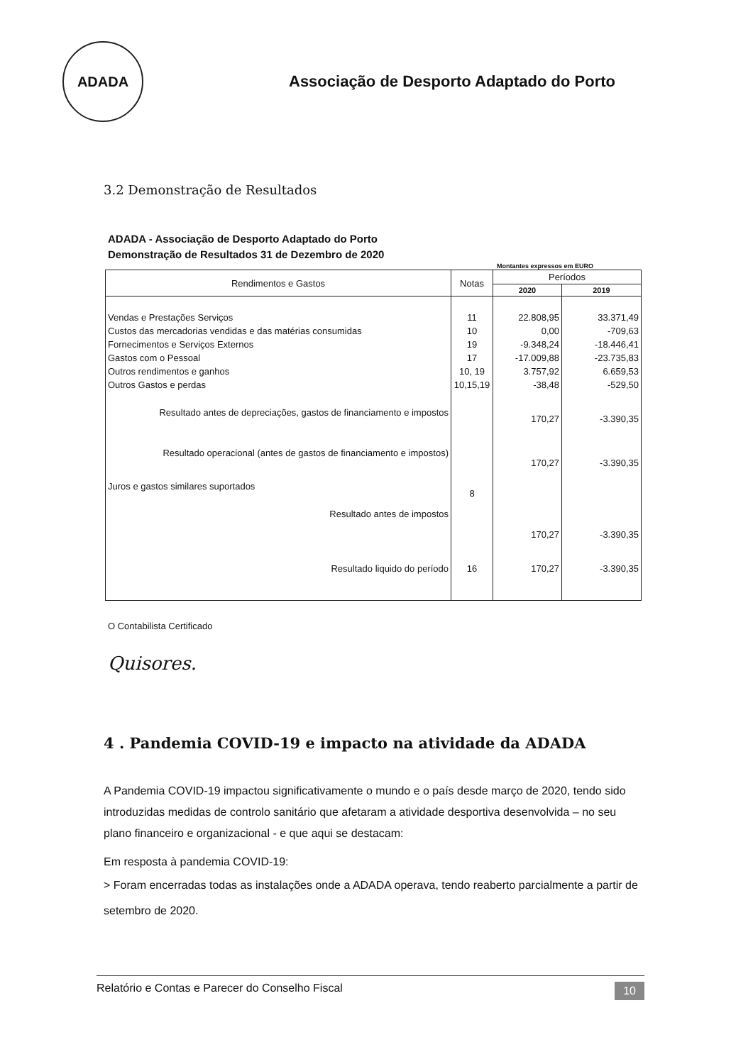ADADA
Associação de Desporto Adaptado do Porto
3.2 Demonstração de Resultados
ADADA - Associação de Desporto Adaptado do Porto
Demonstração de Resultados 31 de Dezembro de 2020
Montantes expressos em EURO
| Rendimentos e Gastos | Notas | Períodos | |
| --- | --- | --- | --- |
| | | 2020 | 2019 |
| Vendas e Prestações Serviços | 11 | 22.808,95 | 33.371,49 |
| Custos das mercadorias vendidas e das matérias consumidas | 10 | 0,00 | -709,63 |
| Fornecimentos e Serviços Externos | 19 | -9.348,24 | -18.446,41 |
| Gastos com o Pessoal | 17 | -17.009,88 | -23.735,83 |
| Outros rendimentos e ganhos | 10, 19 | 3.757,92 | 6.659,53 |
| Outros Gastos e perdas | 10,15,19 | -38,48 | -529,50 |
| Resultado antes de depreciações, gastos de financiamento e impostos | | 170,27 | -3.390,35 |
| Resultado operacional (antes de gastos de financiamento e impostos) | | 170,27 | -3.390,35 |
| Juros e gastos similares suportados | 8 | | |
| Resultado antes de impostos | | 170,27 | -3.390,35 |
| Resultado liquido do período | 16 | 170,27 | -3.390,35 |
O Contabilista Certificado
Quisores.
4 . Pandemia COVID-19 e impacto na atividade da ADADA
A Pandemia COVID-19 impactou significativamente o mundo e o país desde março de 2020, tendo sido introduzidas medidas de controlo sanitário que afetaram a atividade desportiva desenvolvida – no seu plano financeiro e organizacional - e que aqui se destacam:
Em resposta à pandemia COVID-19:
> Foram encerradas todas as instalações onde a ADADA operava, tendo reaberto parcialmente a partir de setembro de 2020.
Relatório e Contas e Parecer do Conselho Fiscal 10